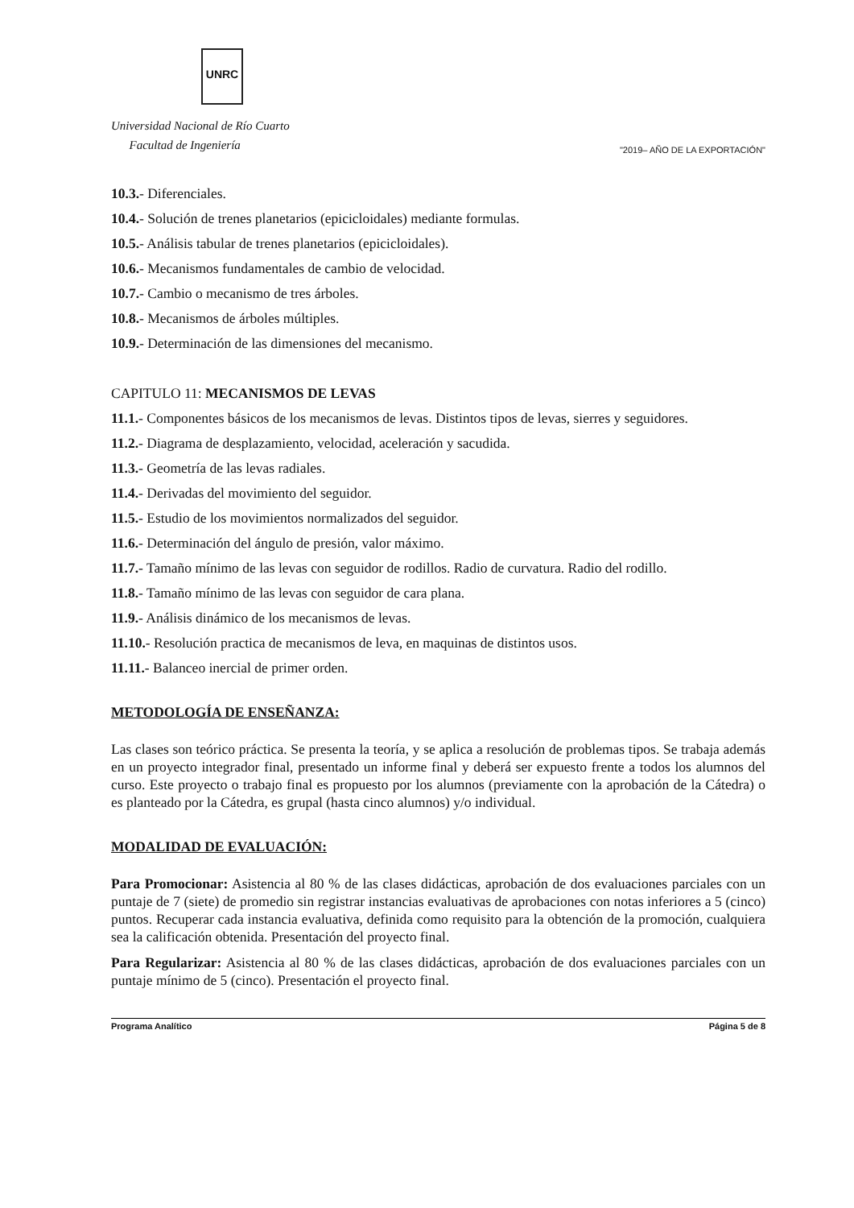UNRC
Universidad Nacional de Río Cuarto
Facultad de Ingeniería
"2019– AÑO DE LA EXPORTACIÓN"
10.3.- Diferenciales.
10.4.- Solución de trenes planetarios (epicicloidales) mediante formulas.
10.5.- Análisis tabular de trenes planetarios (epicicloidales).
10.6.- Mecanismos fundamentales de cambio de velocidad.
10.7.- Cambio o mecanismo de tres árboles.
10.8.- Mecanismos de árboles múltiples.
10.9.- Determinación de las dimensiones del mecanismo.
CAPITULO 11: MECANISMOS DE LEVAS
11.1.- Componentes básicos de los mecanismos de levas. Distintos tipos de levas, sierres y seguidores.
11.2.- Diagrama de desplazamiento, velocidad, aceleración y sacudida.
11.3.- Geometría de las levas radiales.
11.4.- Derivadas del movimiento del seguidor.
11.5.- Estudio de los movimientos normalizados del seguidor.
11.6.- Determinación del ángulo de presión, valor máximo.
11.7.- Tamaño mínimo de las levas con seguidor de rodillos. Radio de curvatura. Radio del rodillo.
11.8.- Tamaño mínimo de las levas con seguidor de cara plana.
11.9.- Análisis dinámico de los mecanismos de levas.
11.10.- Resolución practica de mecanismos de leva, en maquinas de distintos usos.
11.11.- Balanceo inercial de primer orden.
METODOLOGÍA DE ENSEÑANZA:
Las clases son teórico práctica. Se presenta la teoría, y se aplica a resolución de problemas tipos. Se trabaja además en un proyecto integrador final, presentado un informe final y deberá ser expuesto frente a todos los alumnos del curso. Este proyecto o trabajo final es propuesto por los alumnos (previamente con la aprobación de la Cátedra) o es planteado por la Cátedra, es grupal (hasta cinco alumnos) y/o individual.
MODALIDAD DE EVALUACIÓN:
Para Promocionar: Asistencia al 80 % de las clases didácticas, aprobación de dos evaluaciones parciales con un puntaje de 7 (siete) de promedio sin registrar instancias evaluativas de aprobaciones con notas inferiores a 5 (cinco) puntos. Recuperar cada instancia evaluativa, definida como requisito para la obtención de la promoción, cualquiera sea la calificación obtenida. Presentación del proyecto final.
Para Regularizar: Asistencia al 80 % de las clases didácticas, aprobación de dos evaluaciones parciales con un puntaje mínimo de 5 (cinco). Presentación el proyecto final.
Programa Analítico Página 5 de 8